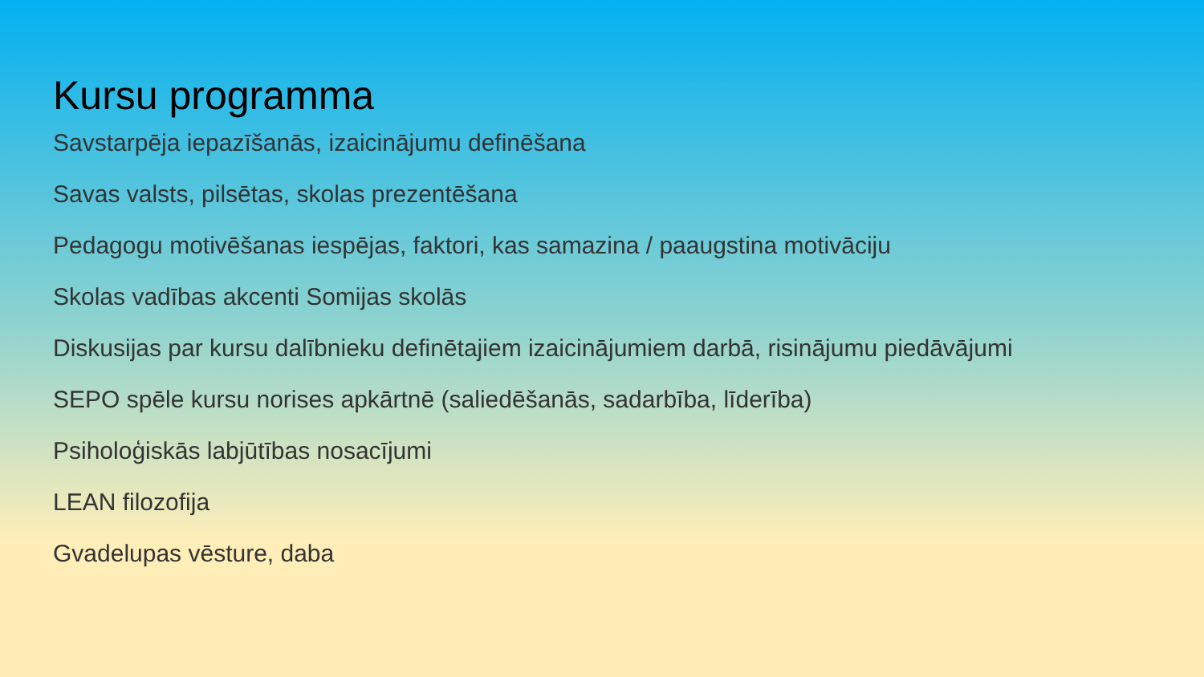Kursu programma
Savstarpēja iepazīšanās, izaicinājumu definēšana
Savas valsts, pilsētas, skolas prezentēšana
Pedagogu motivēšanas iespējas, faktori, kas samazina / paaugstina motivāciju
Skolas vadības akcenti Somijas skolās
Diskusijas par kursu dalībnieku definētajiem izaicinājumiem darbā, risinājumu piedāvājumi
SEPO spēle kursu norises apkārtnē (saliedēšanās, sadarbība, līderība)
Psiholoģiskās labjūtības nosacījumi
LEAN filozofija
Gvadelupas vēsture, daba